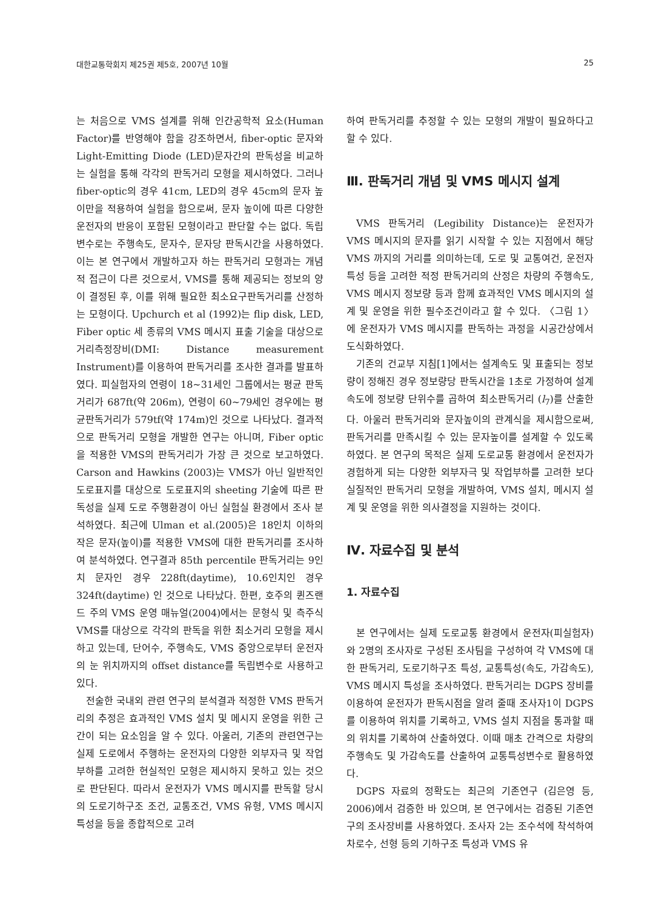대한교통학회지 제25권 제5호, 2007년 10월 25
는 처음으로 VMS 설계를 위해 인간공학적 요소(Human Factor)를 반영해야 함을 강조하면서, fiber-optic 문자와 Light-Emitting Diode (LED)문자간의 판독성을 비교하는 실험을 통해 각각의 판독거리 모형을 제시하였다. 그러나 fiber-optic의 경우 41cm, LED의 경우 45cm의 문자 높이만을 적용하여 실험을 함으로써, 문자 높이에 따른 다양한 운전자의 반응이 포함된 모형이라고 판단할 수는 없다. 독립변수로는 주행속도, 문자수, 문자당 판독시간을 사용하였다. 이는 본 연구에서 개발하고자 하는 판독거리 모형과는 개념적 접근이 다른 것으로서, VMS를 통해 제공되는 정보의 양이 결정된 후, 이를 위해 필요한 최소요구판독거리를 산정하는 모형이다. Upchurch et al (1992)는 flip disk, LED, Fiber optic 세 종류의 VMS 메시지 표출 기술을 대상으로 거리측정장비(DMI: Distance measurement Instrument)를 이용하여 판독거리를 조사한 결과를 발표하였다. 피실험자의 연령이 18~31세인 그룹에서는 평균 판독거리가 687ft(약 206m), 연령이 60~79세인 경우에는 평균판독거리가 579tf(약 174m)인 것으로 나타났다. 결과적으로 판독거리 모형을 개발한 연구는 아니며, Fiber optic을 적용한 VMS의 판독거리가 가장 큰 것으로 보고하였다. Carson and Hawkins (2003)는 VMS가 아닌 일반적인 도로표지를 대상으로 도로표지의 sheeting 기술에 따른 판독성을 실제 도로 주행환경이 아닌 실험실 환경에서 조사 분석하였다. 최근에 Ulman et al.(2005)은 18인치 이하의 작은 문자(높이)를 적용한 VMS에 대한 판독거리를 조사하여 분석하였다. 연구결과 85th percentile 판독거리는 9인치 문자인 경우 228ft(daytime), 10.6인치인 경우 324ft(daytime) 인 것으로 나타났다. 한편, 호주의 퀸즈랜드 주의 VMS 운영 매뉴얼(2004)에서는 문형식 및 측주식 VMS를 대상으로 각각의 판독을 위한 최소거리 모형을 제시하고 있는데, 단어수, 주행속도, VMS 중앙으로부터 운전자의 눈 위치까지의 offset distance를 독립변수로 사용하고 있다.
전술한 국내외 관련 연구의 분석결과 적정한 VMS 판독거리의 추정은 효과적인 VMS 설치 및 메시지 운영을 위한 근간이 되는 요소임을 알 수 있다. 아울러, 기존의 관련연구는 실제 도로에서 주행하는 운전자의 다양한 외부자극 및 작업부하를 고려한 현실적인 모형은 제시하지 못하고 있는 것으로 판단된다. 따라서 운전자가 VMS 메시지를 판독할 당시의 도로기하구조 조건, 교통조건, VMS 유형, VMS 메시지 특성을 등을 종합적으로 고려
하여 판독거리를 추정할 수 있는 모형의 개발이 필요하다고 할 수 있다.
Ⅲ. 판독거리 개념 및 VMS 메시지 설계
VMS 판독거리 (Legibility Distance)는 운전자가 VMS 메시지의 문자를 읽기 시작할 수 있는 지점에서 해당 VMS 까지의 거리를 의미하는데, 도로 및 교통여건, 운전자 특성 등을 고려한 적정 판독거리의 산정은 차량의 주행속도, VMS 메시지 정보량 등과 함께 효과적인 VMS 메시지의 설계 및 운영을 위한 필수조건이라고 할 수 있다. 〈그림 1〉에 운전자가 VMS 메시지를 판독하는 과정을 시공간상에서 도식화하였다.
기존의 건교부 지침[1]에서는 설계속도 및 표출되는 정보량이 정해진 경우 정보량당 판독시간을 1초로 가정하여 설계속도에 정보량 단위수를 곱하여 최소판독거리 (l<sub>7</sub>)를 산출한다. 아울러 판독거리와 문자높이의 관계식을 제시함으로써, 판독거리를 만족시킬 수 있는 문자높이를 설계할 수 있도록 하였다. 본 연구의 목적은 실제 도로교통 환경에서 운전자가 경험하게 되는 다양한 외부자극 및 작업부하를 고려한 보다 실질적인 판독거리 모형을 개발하여, VMS 설치, 메시지 설계 및 운영을 위한 의사결정을 지원하는 것이다.
Ⅳ. 자료수집 및 분석
1. 자료수집
본 연구에서는 실제 도로교통 환경에서 운전자(피실험자)와 2명의 조사자로 구성된 조사팀을 구성하여 각 VMS에 대한 판독거리, 도로기하구조 특성, 교통특성(속도, 가감속도), VMS 메시지 특성을 조사하였다. 판독거리는 DGPS 장비를 이용하여 운전자가 판독시점을 알려 줄때 조사자1이 DGPS를 이용하여 위치를 기록하고, VMS 설치 지점을 통과할 때의 위치를 기록하여 산출하였다. 이때 매초 간격으로 차량의 주행속도 및 가감속도를 산출하여 교통특성변수로 활용하였다.
DGPS 자료의 정확도는 최근의 기존연구 (김은영 등, 2006)에서 검증한 바 있으며, 본 연구에서는 검증된 기존연구의 조사장비를 사용하였다. 조사자 2는 조수석에 착석하여 차로수, 선형 등의 기하구조 특성과 VMS 유